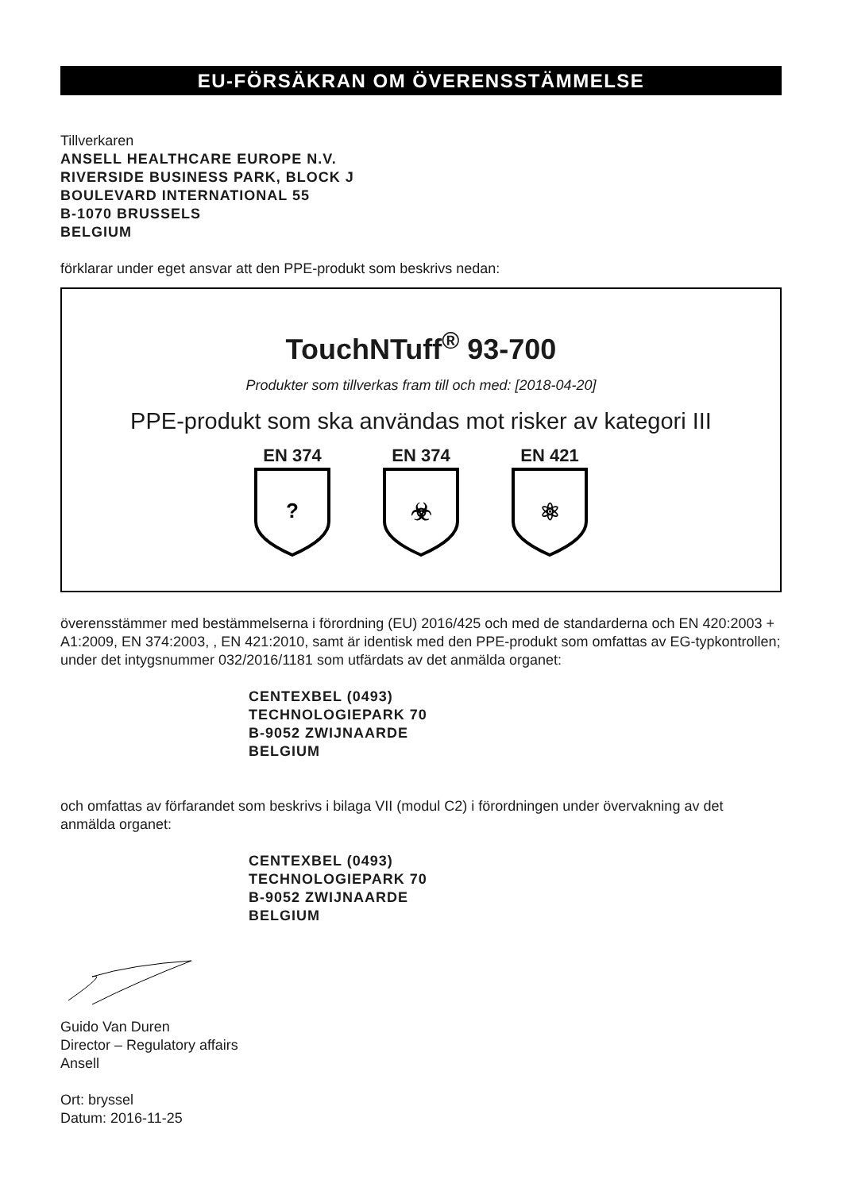EU-FÖRSÄKRAN OM ÖVERENSSTÄMMELSE
Tillverkaren
ANSELL HEALTHCARE EUROPE N.V.
RIVERSIDE BUSINESS PARK, BLOCK J
BOULEVARD INTERNATIONAL 55
B-1070 BRUSSELS
BELGIUM
förklarar under eget ansvar att den PPE-produkt som beskrivs nedan:
TouchNTuff<sup>®</sup> 93-700
Produkter som tillverkas fram till och med: [2018-04-20]
PPE-produkt som ska användas mot risker av kategori III
EN 374
?
EN 374
☣
EN 421
⚛
överensstämmer med bestämmelserna i förordning (EU) 2016/425 och med de standarderna och EN 420:2003 + A1:2009, EN 374:2003, , EN 421:2010, samt är identisk med den PPE-produkt som omfattas av EG-typkontrollen; under det intygsnummer 032/2016/1181 som utfärdats av det anmälda organet:
CENTEXBEL (0493)
TECHNOLOGIEPARK 70
B-9052 ZWIJNAARDE
BELGIUM
och omfattas av förfarandet som beskrivs i bilaga VII (modul C2) i förordningen under övervakning av det anmälda organet:
CENTEXBEL (0493)
TECHNOLOGIEPARK 70
B-9052 ZWIJNAARDE
BELGIUM
Guido Van Duren
Director – Regulatory affairs
Ansell
Ort: bryssel
Datum: 2016-11-25